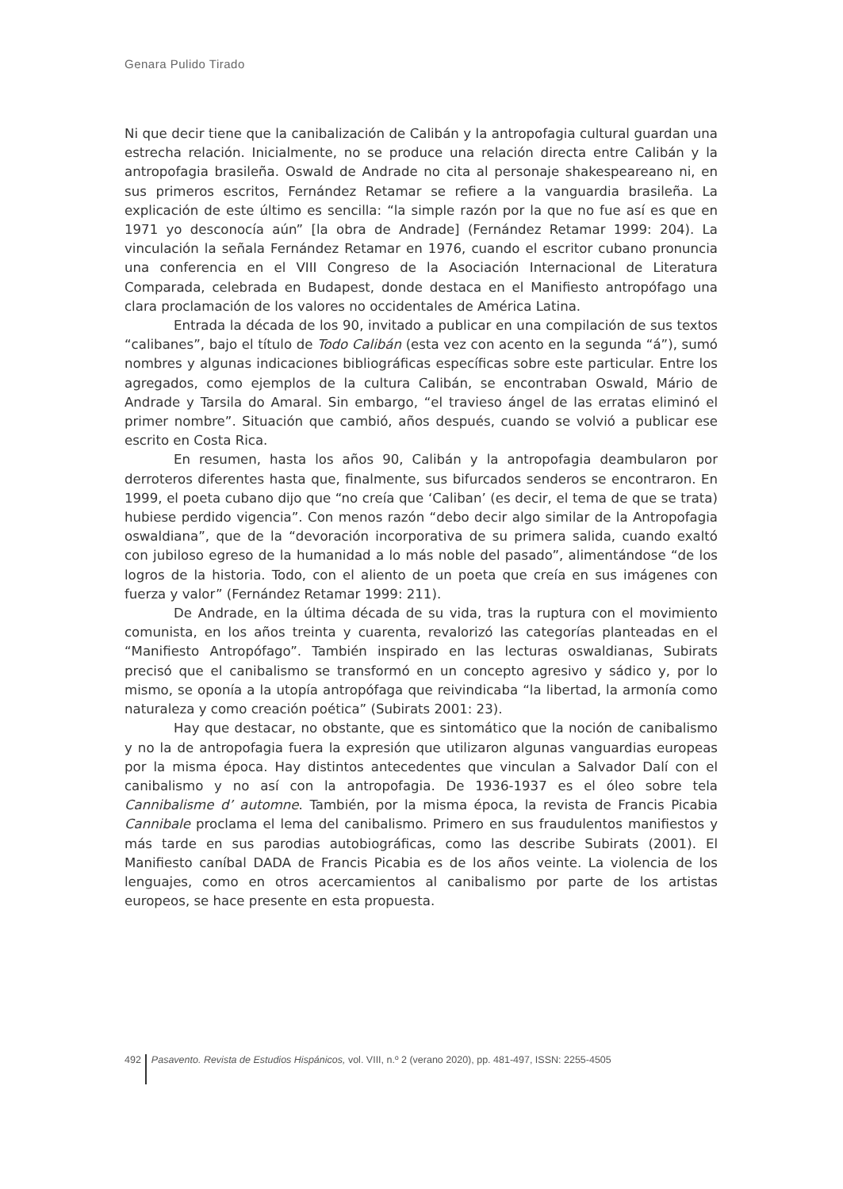Genara Pulido Tirado
Ni que decir tiene que la canibalización de Calibán y la antropofagia cultural guardan una estrecha relación. Inicialmente, no se produce una relación directa entre Calibán y la antropofagia brasileña. Oswald de Andrade no cita al personaje shakespeareano ni, en sus primeros escritos, Fernández Retamar se refiere a la vanguardia brasileña. La explicación de este último es sencilla: “la simple razón por la que no fue así es que en 1971 yo desconocía aún” [la obra de Andrade] (Fernández Retamar 1999: 204). La vinculación la señala Fernández Retamar en 1976, cuando el escritor cubano pronuncia una conferencia en el VIII Congreso de la Asociación Internacional de Literatura Comparada, celebrada en Budapest, donde destaca en el Manifiesto antropófago una clara proclamación de los valores no occidentales de América Latina.
Entrada la década de los 90, invitado a publicar en una compilación de sus textos “calibanes”, bajo el título de Todo Calibán (esta vez con acento en la segunda “á”), sumó nombres y algunas indicaciones bibliográficas específicas sobre este particular. Entre los agregados, como ejemplos de la cultura Calibán, se encontraban Oswald, Mário de Andrade y Tarsila do Amaral. Sin embargo, “el travieso ángel de las erratas eliminó el primer nombre”. Situación que cambió, años después, cuando se volvió a publicar ese escrito en Costa Rica.
En resumen, hasta los años 90, Calibán y la antropofagia deambularon por derroteros diferentes hasta que, finalmente, sus bifurcados senderos se encontraron. En 1999, el poeta cubano dijo que “no creía que ‘Caliban’ (es decir, el tema de que se trata) hubiese perdido vigencia”. Con menos razón “debo decir algo similar de la Antropofagia oswaldiana”, que de la “devoración incorporativa de su primera salida, cuando exaltó con jubiloso egreso de la humanidad a lo más noble del pasado”, alimentándose “de los logros de la historia. Todo, con el aliento de un poeta que creía en sus imágenes con fuerza y valor” (Fernández Retamar 1999: 211).
De Andrade, en la última década de su vida, tras la ruptura con el movimiento comunista, en los años treinta y cuarenta, revalorizó las categorías planteadas en el “Manifiesto Antropófago”. También inspirado en las lecturas oswaldianas, Subirats precisó que el canibalismo se transformó en un concepto agresivo y sádico y, por lo mismo, se oponía a la utopía antropófaga que reivindicaba “la libertad, la armonía como naturaleza y como creación poética” (Subirats 2001: 23).
Hay que destacar, no obstante, que es sintomático que la noción de canibalismo y no la de antropofagia fuera la expresión que utilizaron algunas vanguardias europeas por la misma época. Hay distintos antecedentes que vinculan a Salvador Dalí con el canibalismo y no así con la antropofagia. De 1936-1937 es el óleo sobre tela Cannibalisme d’ automne. También, por la misma época, la revista de Francis Picabia Cannibale proclama el lema del canibalismo. Primero en sus fraudulentos manifiestos y más tarde en sus parodias autobiográficas, como las describe Subirats (2001). El Manifiesto caníbal DADA de Francis Picabia es de los años veinte. La violencia de los lenguajes, como en otros acercamientos al canibalismo por parte de los artistas europeos, se hace presente en esta propuesta.
492 Pasavento. Revista de Estudios Hispánicos, vol. VIII, n.º 2 (verano 2020), pp. 481-497, ISSN: 2255-4505